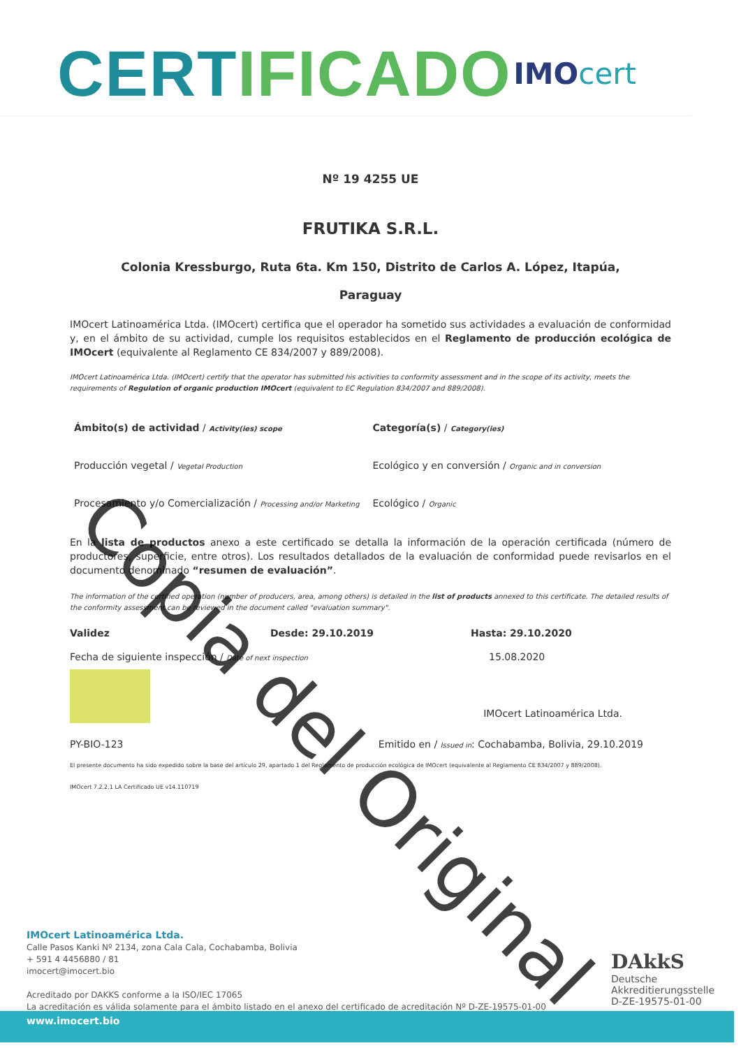CERTIFICADO
IMOcert
Nº 19 4255 UE
FRUTIKA S.R.L.
Colonia Kressburgo, Ruta 6ta. Km 150, Distrito de Carlos A. López, Itapúa,
Paraguay
IMOcert Latinoamérica Ltda. (IMOcert) certifica que el operador ha sometido sus actividades a evaluación de conformidad y, en el ámbito de su actividad, cumple los requisitos establecidos en el Reglamento de producción ecológica de IMOcert (equivalente al Reglamento CE 834/2007 y 889/2008).
IMOcert Latinoamérica Ltda. (IMOcert) certify that the operator has submitted his activities to conformity assessment and in the scope of its activity, meets the requirements of Regulation of organic production IMOcert (equivalent to EC Regulation 834/2007 and 889/2008).
Ámbito(s) de actividad / Activity(ies) scope
Categoría(s) / Category(ies)
Producción vegetal / Vegetal Production
Ecológico y en conversión / Organic and in conversion
Procesamiento y/o Comercialización / Processing and/or Marketing
Ecológico / Organic
En la lista de productos anexo a este certificado se detalla la información de la operación certificada (número de productores, superficie, entre otros). Los resultados detallados de la evaluación de conformidad puede revisarlos en el documento denominado “resumen de evaluación”.
The information of the certified operation (number of producers, area, among others) is detailed in the list of products annexed to this certificate. The detailed results of the conformity assessment can be reviewed in the document called "evaluation summary".
Validez Desde: 29.10.2019 Hasta: 29.10.2020
Fecha de siguiente inspección / Date of next inspection
15.08.2020
IMOcert Latinoamérica Ltda.
PY-BIO-123 Emitido en / Issued in: Cochabamba, Bolivia, 29.10.2019
El presente documento ha sido expedido sobre la base del artículo 29, apartado 1 del Reglamento de producción ecológica de IMOcert (equivalente al Reglamento CE 834/2007 y 889/2008).
IMOcert 7.2.2.1 LA Certificado UE v14.110719
IMOcert Latinoamérica Ltda.
Calle Pasos Kanki Nº 2134, zona Cala Cala, Cochabamba, Bolivia
+ 591 4 4456880 / 81
imocert@imocert.bio
Acreditado por DAKKS conforme a la ISO/IEC 17065
La acreditación es válida solamente para el ámbito listado en el anexo del certificado de acreditación Nº D-ZE-19575-01-00
DAkkS
Deutsche
Akkreditierungsstelle
D-ZE-19575-01-00
www.imocert.bio
Copia del Original